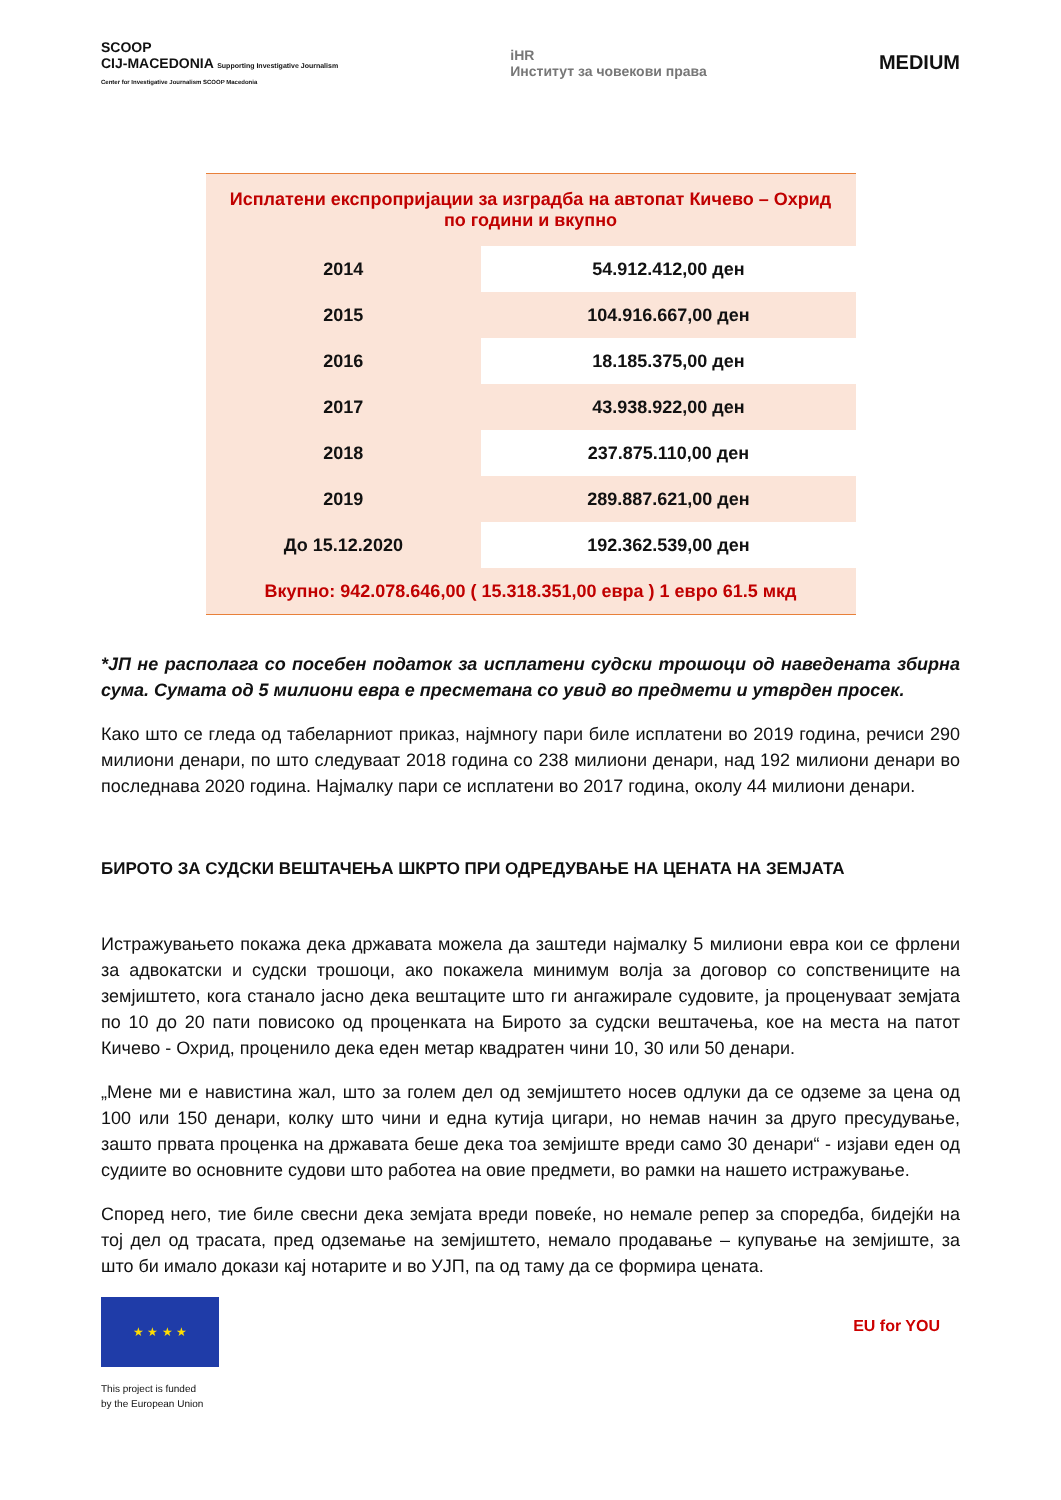SCOOP
CIJ-MACEDONIA Supporting Investigative Journalism
Center for Investigative Journalism SCOOP Macedonia
iHR
Институт за човекови права
MEDIUM
| Исплатени експропријации за изградба на автопат Кичево – Охрид по години и вкупно | |
| 2014 | 54.912.412,00 ден |
| 2015 | 104.916.667,00 ден |
| 2016 | 18.185.375,00 ден |
| 2017 | 43.938.922,00 ден |
| 2018 | 237.875.110,00 ден |
| 2019 | 289.887.621,00 ден |
| До 15.12.2020 | 192.362.539,00 ден |
| Вкупно: 942.078.646,00 ( 15.318.351,00 евра ) 1 евро 61.5 мкд | |
*ЈП не располага со посебен податок за исплатени судски трошоци од наведената збирна сума. Сумата од 5 милиони евра е пресметана со увид во предмети и утврден просек.
Како што се гледа од табеларниот приказ, најмногу пари биле исплатени во 2019 година, речиси 290 милиони денари, по што следуваат 2018 година со 238 милиони денари, над 192 милиони денари во последнава 2020 година. Најмалку пари се исплатени во 2017 година, околу 44 милиони денари.
БИРОТО ЗА СУДСКИ ВЕШТАЧЕЊА ШКРТО ПРИ ОДРЕДУВАЊЕ НА ЦЕНАТА НА ЗЕМЈАТА
Истражувањето покажа дека државата можела да заштеди најмалку 5 милиони евра кои се фрлени за адвокатски и судски трошоци, ако покажела минимум волја за договор со сопствениците на земјиштето, кога станало јасно дека вештаците што ги ангажирале судовите, ја проценуваат земјата по 10 до 20 пати повисоко од проценката на Бирото за судски вештачења, кое на места на патот Кичево - Охрид, проценило дека еден метар квадратен чини 10, 30 или 50 денари.
„Мене ми е навистина жал, што за голем дел од земјиштето носев одлуки да се одземе за цена од 100 или 150 денари, колку што чини и една кутија цигари, но немав начин за друго пресудување, зашто првата проценка на државата беше дека тоа земјиште вреди само 30 денари“ - изјави еден од судиите во основните судови што работеа на овие предмети, во рамки на нашето истражување.
Според него, тие биле свесни дека земјата вреди повеќе, но немале репер за споредба, бидејќи на тој дел од трасата, пред одземање на земјиштето, немало продавање – купување на земјиште, за што би имало докази кај нотарите и во УЈП, па од таму да се формира цената.
★ ★ ★ ★
This project is funded
by the European Union
EU for YOU